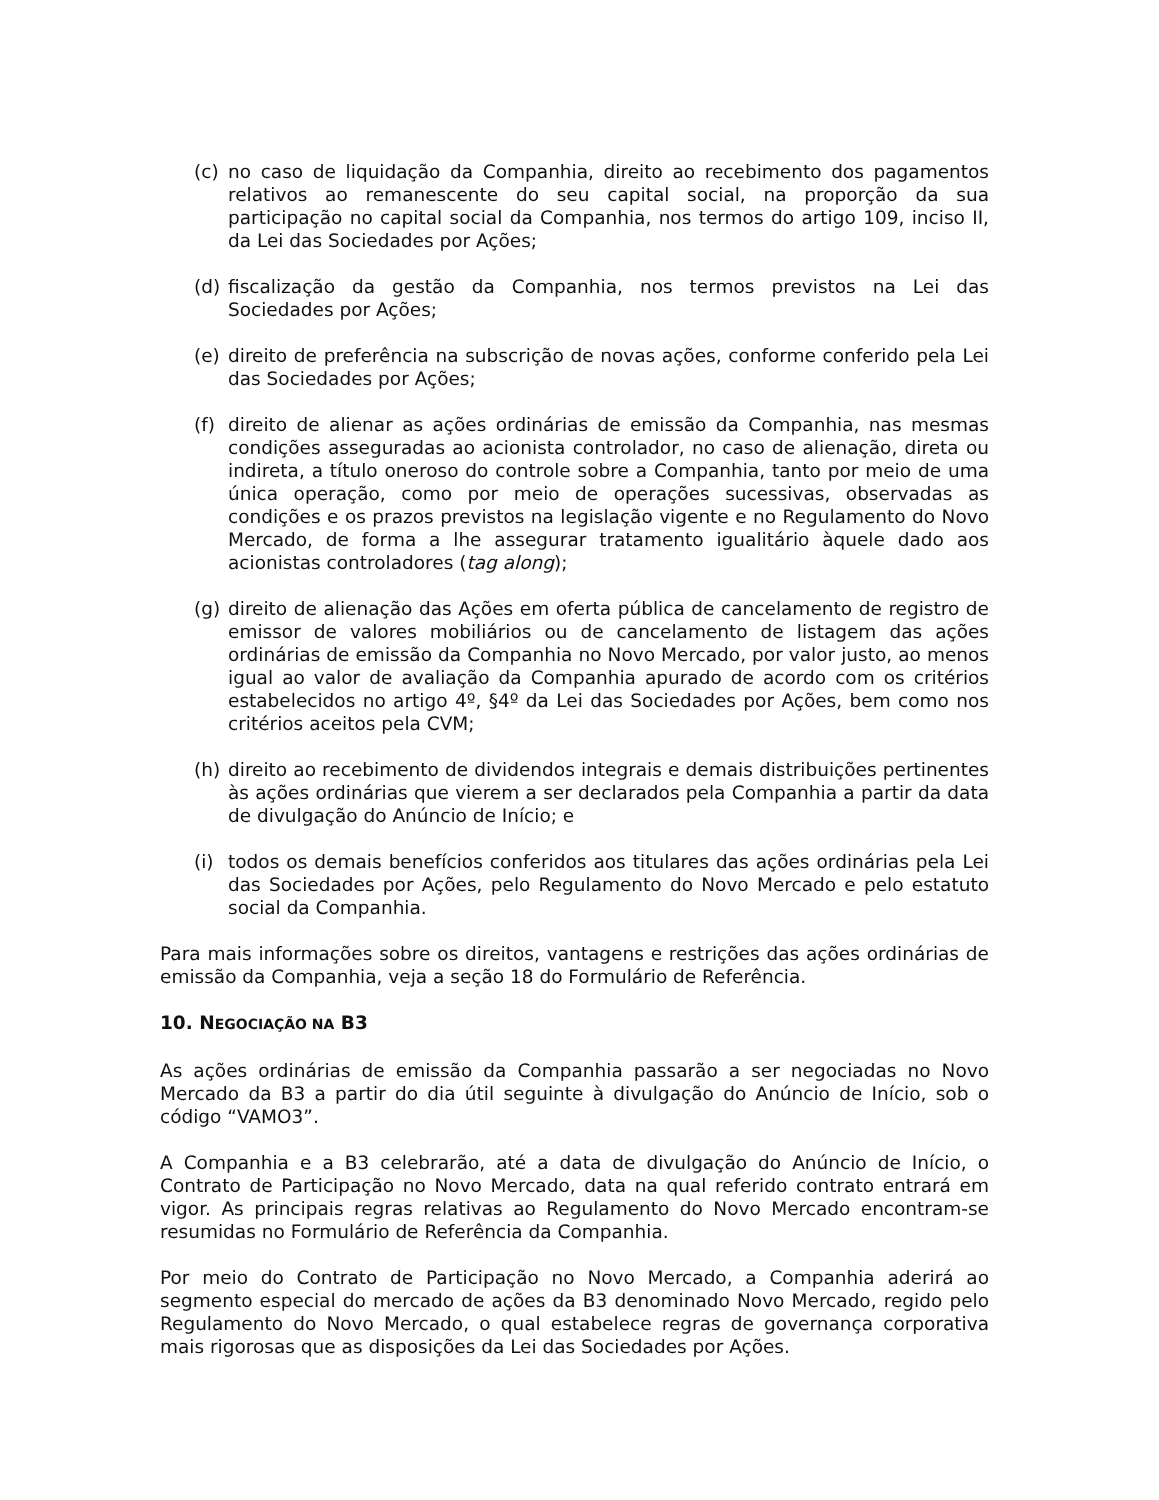(c) no caso de liquidação da Companhia, direito ao recebimento dos pagamentos relativos ao remanescente do seu capital social, na proporção da sua participação no capital social da Companhia, nos termos do artigo 109, inciso II, da Lei das Sociedades por Ações;
(d) fiscalização da gestão da Companhia, nos termos previstos na Lei das Sociedades por Ações;
(e) direito de preferência na subscrição de novas ações, conforme conferido pela Lei das Sociedades por Ações;
(f) direito de alienar as ações ordinárias de emissão da Companhia, nas mesmas condições asseguradas ao acionista controlador, no caso de alienação, direta ou indireta, a título oneroso do controle sobre a Companhia, tanto por meio de uma única operação, como por meio de operações sucessivas, observadas as condições e os prazos previstos na legislação vigente e no Regulamento do Novo Mercado, de forma a lhe assegurar tratamento igualitário àquele dado aos acionistas controladores (tag along);
(g) direito de alienação das Ações em oferta pública de cancelamento de registro de emissor de valores mobiliários ou de cancelamento de listagem das ações ordinárias de emissão da Companhia no Novo Mercado, por valor justo, ao menos igual ao valor de avaliação da Companhia apurado de acordo com os critérios estabelecidos no artigo 4º, §4º da Lei das Sociedades por Ações, bem como nos critérios aceitos pela CVM;
(h) direito ao recebimento de dividendos integrais e demais distribuições pertinentes às ações ordinárias que vierem a ser declarados pela Companhia a partir da data de divulgação do Anúncio de Início; e
(i) todos os demais benefícios conferidos aos titulares das ações ordinárias pela Lei das Sociedades por Ações, pelo Regulamento do Novo Mercado e pelo estatuto social da Companhia.
Para mais informações sobre os direitos, vantagens e restrições das ações ordinárias de emissão da Companhia, veja a seção 18 do Formulário de Referência.
10. NEGOCIAÇÃO NA B3
As ações ordinárias de emissão da Companhia passarão a ser negociadas no Novo Mercado da B3 a partir do dia útil seguinte à divulgação do Anúncio de Início, sob o código “VAMO3”.
A Companhia e a B3 celebrarão, até a data de divulgação do Anúncio de Início, o Contrato de Participação no Novo Mercado, data na qual referido contrato entrará em vigor. As principais regras relativas ao Regulamento do Novo Mercado encontram-se resumidas no Formulário de Referência da Companhia.
Por meio do Contrato de Participação no Novo Mercado, a Companhia aderirá ao segmento especial do mercado de ações da B3 denominado Novo Mercado, regido pelo Regulamento do Novo Mercado, o qual estabelece regras de governança corporativa mais rigorosas que as disposições da Lei das Sociedades por Ações.